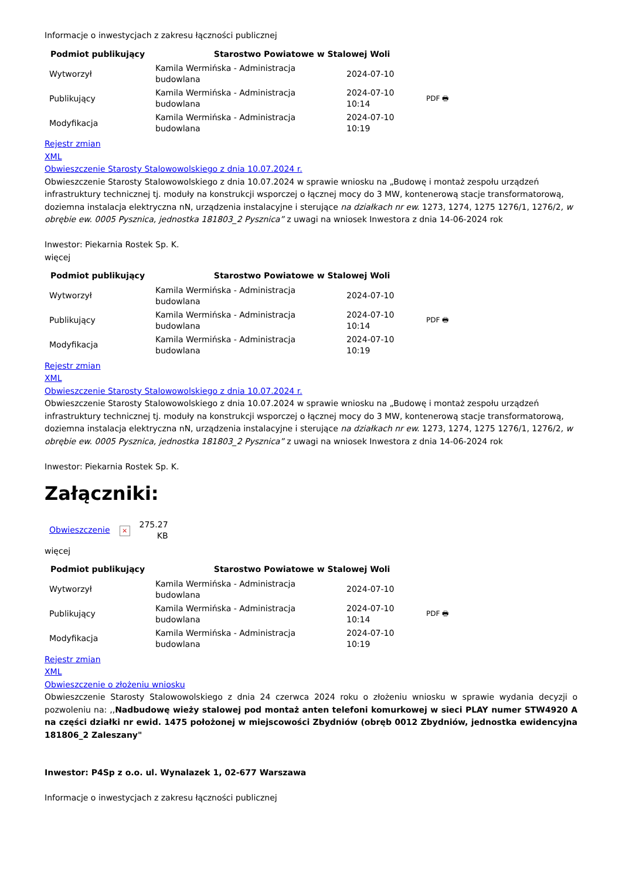Informacje o inwestycjach z zakresu łączności publicznej
| Podmiot publikujący | Starostwo Powiatowe w Stalowej Woli | | |
| --- | --- | --- | --- |
| Wytworzył | Kamila Wermińska - Administracja budowlana | 2024-07-10 | |
| Publikujący | Kamila Wermińska - Administracja budowlana | 2024-07-10 10:14 | PDF 🖶 |
| Modyfikacja | Kamila Wermińska - Administracja budowlana | 2024-07-10 10:19 | |
Rejestr zmian
XML
Obwieszczenie Starosty Stalowowolskiego z dnia 10.07.2024 r.
Obwieszczenie Starosty Stalowowolskiego z dnia 10.07.2024 w sprawie wniosku na „Budowę i montaż zespołu urządzeń infrastruktury technicznej tj. moduły na konstrukcji wsporczej o łącznej mocy do 3 MW, kontenerową stacje transformatorową, doziemna instalacja elektryczna nN, urządzenia instalacyjne i sterujące na działkach nr ew. 1273, 1274, 1275 1276/1, 1276/2, w obrębie ew. 0005 Pysznica, jednostka 181803_2 Pysznica” z uwagi na wniosek Inwestora z dnia 14-06-2024 rok
Inwestor: Piekarnia Rostek Sp. K.
więcej
| Podmiot publikujący | Starostwo Powiatowe w Stalowej Woli | | |
| --- | --- | --- | --- |
| Wytworzył | Kamila Wermińska - Administracja budowlana | 2024-07-10 | |
| Publikujący | Kamila Wermińska - Administracja budowlana | 2024-07-10 10:14 | PDF 🖶 |
| Modyfikacja | Kamila Wermińska - Administracja budowlana | 2024-07-10 10:19 | |
Rejestr zmian
XML
Obwieszczenie Starosty Stalowowolskiego z dnia 10.07.2024 r.
Obwieszczenie Starosty Stalowowolskiego z dnia 10.07.2024 w sprawie wniosku na „Budowę i montaż zespołu urządzeń infrastruktury technicznej tj. moduły na konstrukcji wsporczej o łącznej mocy do 3 MW, kontenerową stacje transformatorową, doziemna instalacja elektryczna nN, urządzenia instalacyjne i sterujące na działkach nr ew. 1273, 1274, 1275 1276/1, 1276/2, w obrębie ew. 0005 Pysznica, jednostka 181803_2 Pysznica” z uwagi na wniosek Inwestora z dnia 14-06-2024 rok
Inwestor: Piekarnia Rostek Sp. K.
Załączniki:
| Obwieszczenie | × | 275.27 KB |
więcej
| Podmiot publikujący | Starostwo Powiatowe w Stalowej Woli | | |
| --- | --- | --- | --- |
| Wytworzył | Kamila Wermińska - Administracja budowlana | 2024-07-10 | |
| Publikujący | Kamila Wermińska - Administracja budowlana | 2024-07-10 10:14 | PDF 🖶 |
| Modyfikacja | Kamila Wermińska - Administracja budowlana | 2024-07-10 10:19 | |
Rejestr zmian
XML
Obwieszczenie o złożeniu wniosku
Obwieszczenie Starosty Stalowowolskiego z dnia 24 czerwca 2024 roku o złożeniu wniosku w sprawie wydania decyzji o pozwoleniu na: ,,Nadbudowę wieży stalowej pod montaż anten telefoni komurkowej w sieci PLAY numer STW4920 A na części działki nr ewid. 1475 położonej w miejscowości Zbydniów (obręb 0012 Zbydniów, jednostka ewidencyjna 181806_2 Zaleszany"
Inwestor: P4Sp z o.o. ul. Wynalazek 1, 02-677 Warszawa
Informacje o inwestycjach z zakresu łączności publicznej